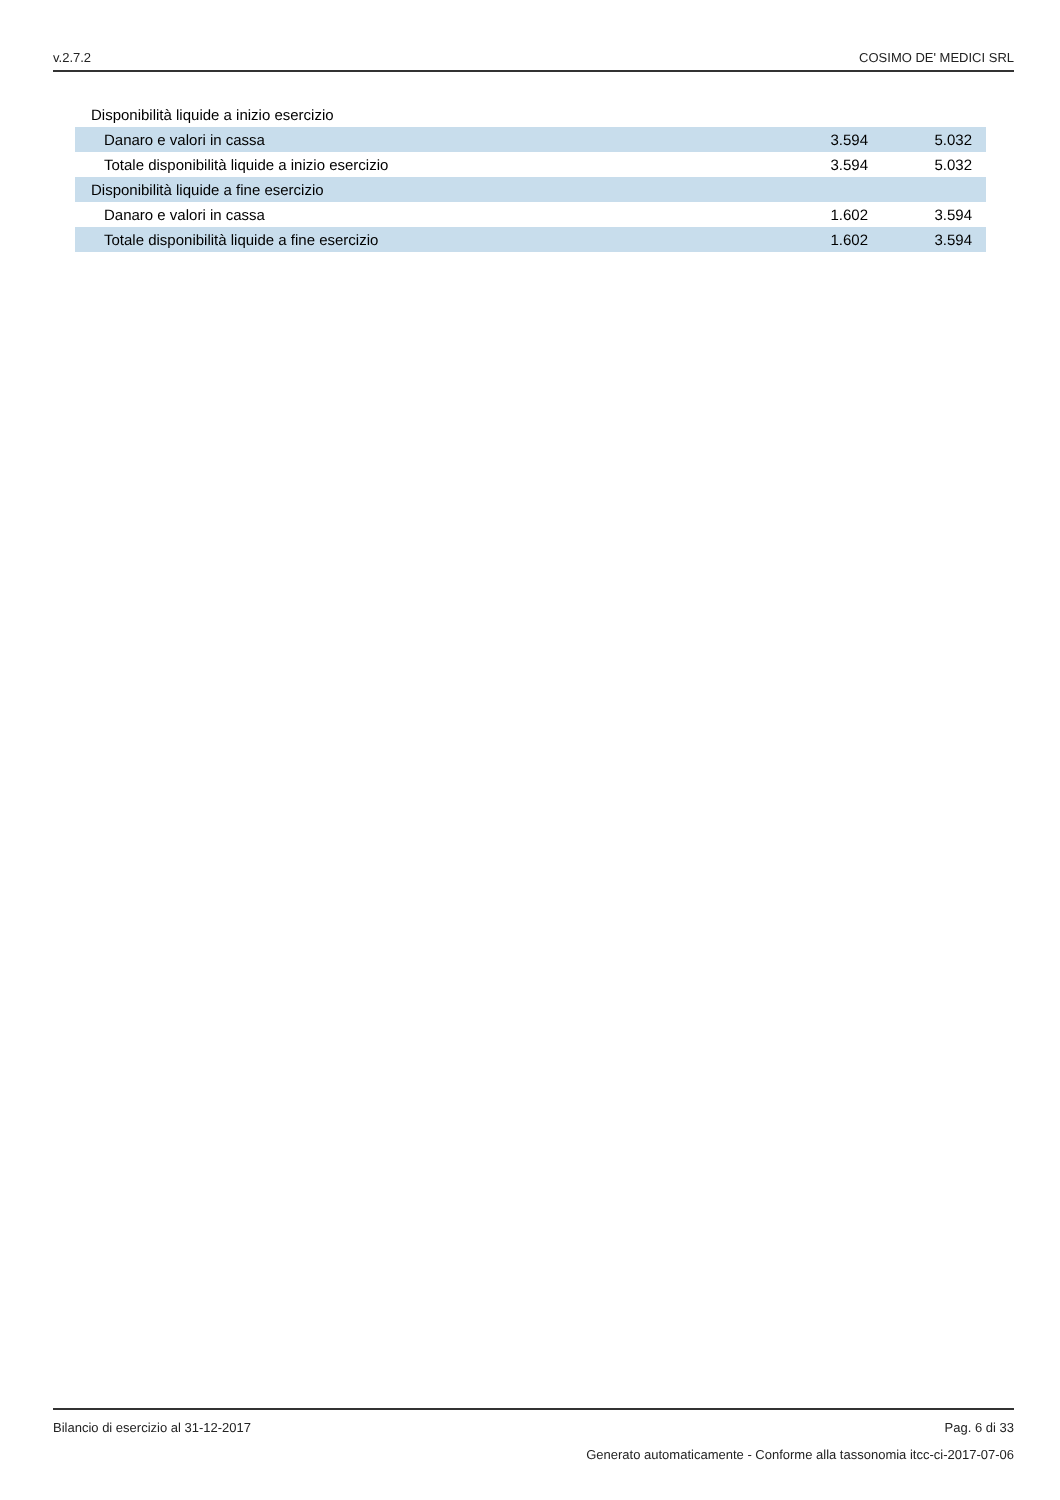v.2.7.2 COSIMO DE' MEDICI SRL
| Disponibilità liquide a inizio esercizio | | |
| Danaro e valori in cassa | 3.594 | 5.032 |
| Totale disponibilità liquide a inizio esercizio | 3.594 | 5.032 |
| Disponibilità liquide a fine esercizio | | |
| Danaro e valori in cassa | 1.602 | 3.594 |
| Totale disponibilità liquide a fine esercizio | 1.602 | 3.594 |
Bilancio di esercizio al 31-12-2017 Pag. 6 di 33
Generato automaticamente - Conforme alla tassonomia itcc-ci-2017-07-06